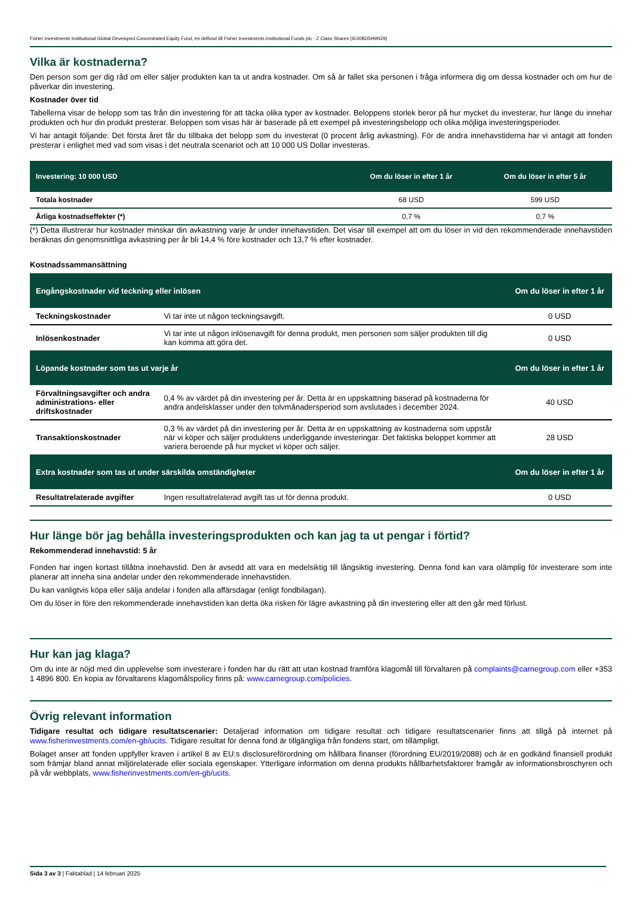Fisher Investments Institutional Global Developed Concentrated Equity Fund, en delfond till Fisher Investments Institutional Funds plc - Z Class Shares (IE00BD5H9N29)
Vilka är kostnaderna?
Den person som ger dig råd om eller säljer produkten kan ta ut andra kostnader. Om så är fallet ska personen i fråga informera dig om dessa kostnader och om hur de påverkar din investering.
Kostnader över tid
Tabellerna visar de belopp som tas från din investering för att täcka olika typer av kostnader. Beloppens storlek beror på hur mycket du investerar, hur länge du innehar produkten och hur din produkt presterar. Beloppen som visas här är baserade på ett exempel på investeringsbelopp och olika möjliga investeringsperioder.
Vi har antagit följande: Det första året får du tillbaka det belopp som du investerat (0 procent årlig avkastning). För de andra innehavstiderna har vi antagit att fonden presterar i enlighet med vad som visas i det neutrala scenariot och att 10 000 US Dollar investeras.
| Investering: 10 000 USD | Om du löser in efter 1 år | Om du löser in efter 5 år |
| --- | --- | --- |
| Totala kostnader | 68 USD | 599 USD |
| Årliga kostnadseffekter (*) | 0,7 % | 0,7 % |
(*) Detta illustrerar hur kostnader minskar din avkastning varje år under innehavstiden. Det visar till exempel att om du löser in vid den rekommenderade innehavstiden beräknas din genomsnittliga avkastning per år bli 14,4 % före kostnader och 13,7 % efter kostnader.
Kostnadssammansättning
| Engångskostnader vid teckning eller inlösen | | Om du löser in efter 1 år |
| Teckningskostnader | Vi tar inte ut någon teckningsavgift. | 0 USD |
| Inlösenkostnader | Vi tar inte ut någon inlösenavgift för denna produkt, men personen som säljer produkten till dig kan komma att göra det. | 0 USD |
| Löpande kostnader som tas ut varje år | | Om du löser in efter 1 år |
| Förvaltningsavgifter och andra administrations- eller driftskostnader | 0,4 % av värdet på din investering per år. Detta är en uppskattning baserad på kostnaderna för andra andelsklasser under den tolvmånadersperiod som avslutades i december 2024. | 40 USD |
| Transaktionskostnader | 0,3 % av värdet på din investering per år. Detta är en uppskattning av kostnaderna som uppstår när vi köper och säljer produktens underliggande investeringar. Det faktiska beloppet kommer att variera beroende på hur mycket vi köper och säljer. | 28 USD |
| Extra kostnader som tas ut under särskilda omständigheter | | Om du löser in efter 1 år |
| Resultatrelaterade avgifter | Ingen resultatrelaterad avgift tas ut för denna produkt. | 0 USD |
Hur länge bör jag behålla investeringsprodukten och kan jag ta ut pengar i förtid?
Rekommenderad innehavstid: 5 år
Fonden har ingen kortast tillåtna innehavstid. Den är avsedd att vara en medelsiktig till långsiktig investering. Denna fond kan vara olämplig för investerare som inte planerar att inneha sina andelar under den rekommenderade innehavstiden.
Du kan vanligtvis köpa eller sälja andelar i fonden alla affärsdagar (enligt fondbilagan).
Om du löser in före den rekommenderade innehavstiden kan detta öka risken för lägre avkastning på din investering eller att den går med förlust.
Hur kan jag klaga?
Om du inte är nöjd med din upplevelse som investerare i fonden har du rätt att utan kostnad framföra klagomål till förvaltaren på complaints@carnegroup.com eller +353 1 4896 800. En kopia av förvaltarens klagomålspolicy finns på: www.carnegroup.com/policies.
Övrig relevant information
Tidigare resultat och tidigare resultatscenarier: Detaljerad information om tidigare resultat och tidigare resultatscenarier finns att tillgå på internet på www.fisherinvestments.com/en-gb/ucits. Tidigare resultat för denna fond är tillgängliga från fondens start, om tillämpligt.
Bolaget anser att fonden uppfyller kraven i artikel 8 av EU:s disclosureförordning om hållbara finanser (förordning EU/2019/2088) och är en godkänd finansiell produkt som främjar bland annat miljörelaterade eller sociala egenskaper. Ytterligare information om denna produkts hållbarhetsfaktorer framgår av informationsbroschyren och på vår webbplats, www.fisherinvestments.com/en-gb/ucits.
Sida 3 av 3 | Faktablad | 14 februari 2025